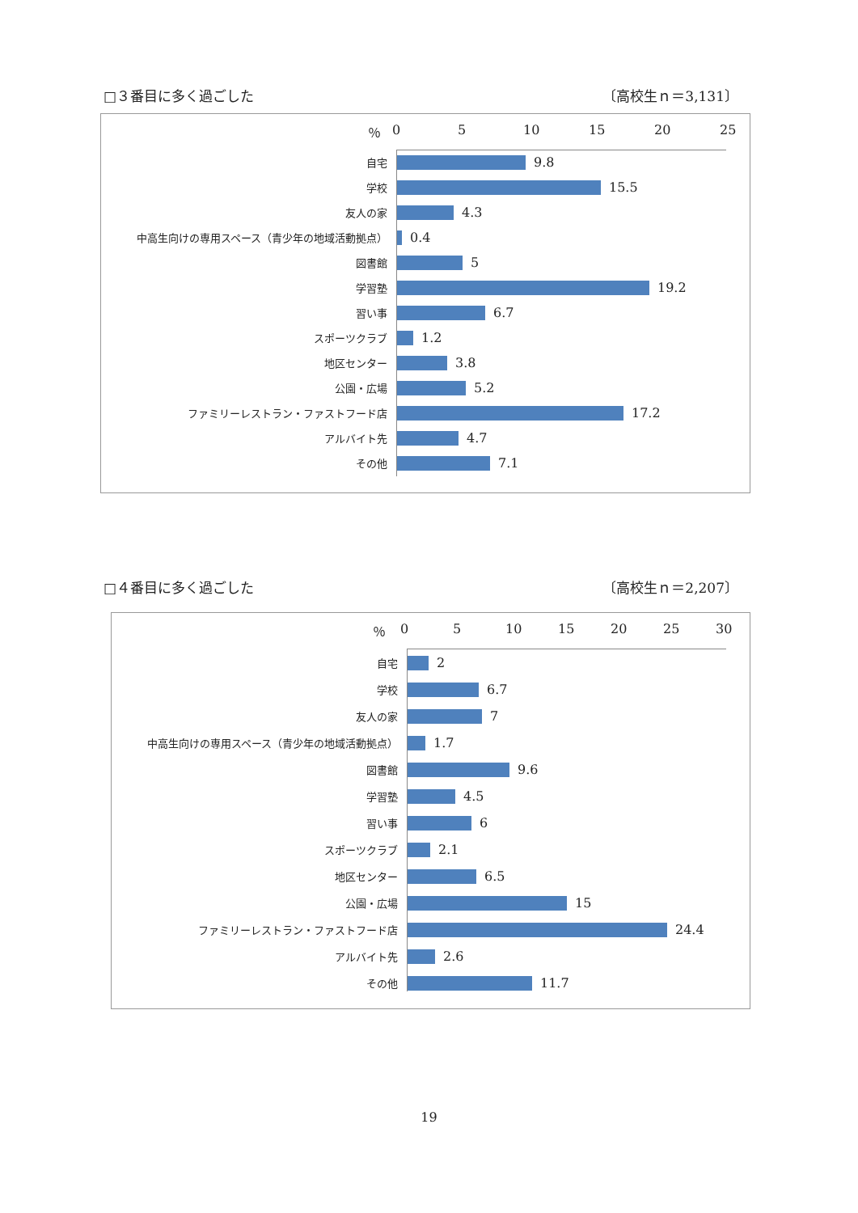□３番目に多く過ごした 〔高校生ｎ＝3,131〕
％ 0 5 10 15 20 25
自宅
9.8
学校
15.5
友人の家
4.3
中高生向けの専用スペース（青少年の地域活動拠点）
0.4
図書館
5
学習塾
19.2
習い事
6.7
スポーツクラブ
1.2
地区センター
3.8
公園・広場
5.2
ファミリーレストラン・ファストフード店
17.2
アルバイト先
4.7
その他
7.1
□４番目に多く過ごした 〔高校生ｎ＝2,207〕
％ 0 5 10 15 20 25 30
自宅
2
学校
6.7
友人の家
7
中高生向けの専用スペース（青少年の地域活動拠点）
1.7
図書館
9.6
学習塾
4.5
習い事
6
スポーツクラブ
2.1
地区センター
6.5
公園・広場
15
ファミリーレストラン・ファストフード店
24.4
アルバイト先
2.6
その他
11.7
19